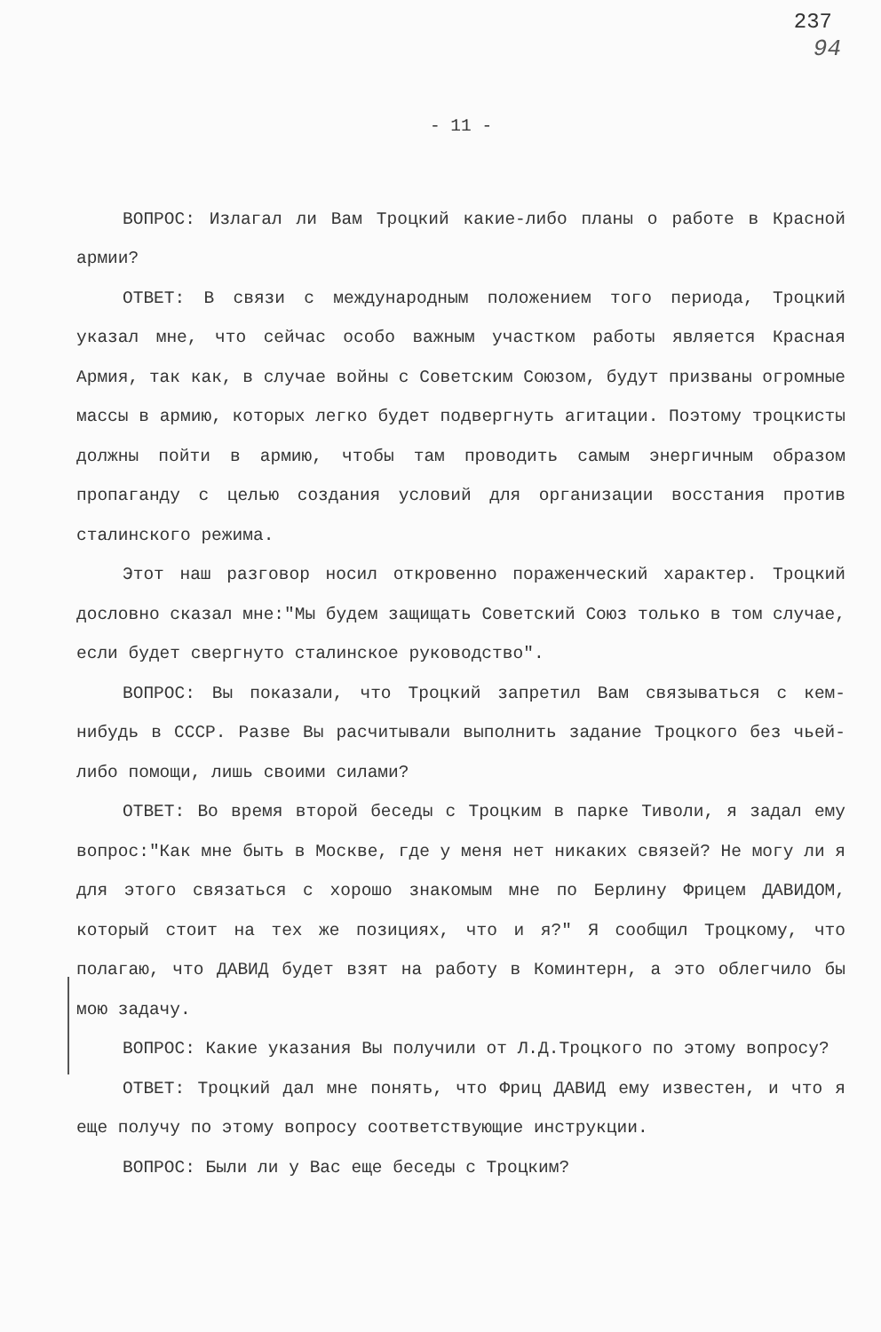237
94
- 11 -
ВОПРОС: Излагал ли Вам Троцкий какие-либо планы о работе в Красной армии?
ОТВЕТ: В связи с международным положением того периода, Троцкий указал мне, что сейчас особо важным участком работы является Красная Армия, так как, в случае войны с Советским Союзом, будут призваны огромные массы в армию, которых легко будет подвергнуть агитации. Поэтому троцкисты должны пойти в армию, чтобы там проводить самым энергичным образом пропаганду с целью создания условий для организации восстания против сталинского режима.
Этот наш разговор носил откровенно пораженческий характер. Троцкий дословно сказал мне:"Мы будем защищать Советский Союз только в том случае, если будет свергнуто сталинское руководство".
ВОПРОС: Вы показали, что Троцкий запретил Вам связываться с кем-нибудь в СССР. Разве Вы расчитывали выполнить задание Троцкого без чьей-либо помощи, лишь своими силами?
ОТВЕТ: Во время второй беседы с Троцким в парке Тиволи, я задал ему вопрос:"Как мне быть в Москве, где у меня нет никаких связей? Не могу ли я для этого связаться с хорошо знакомым мне по Берлину Фрицем ДАВИДОМ, который стоит на тех же позициях, что и я?" Я сообщил Троцкому, что полагаю, что ДАВИД будет взят на работу в Коминтерн, а это облегчило бы мою задачу.
ВОПРОС: Какие указания Вы получили от Л.Д.Троцкого по этому вопросу?
ОТВЕТ: Троцкий дал мне понять, что Фриц ДАВИД ему известен, и что я еще получу по этому вопросу соответствующие инструкции.
ВОПРОС: Были ли у Вас еще беседы с Троцким?